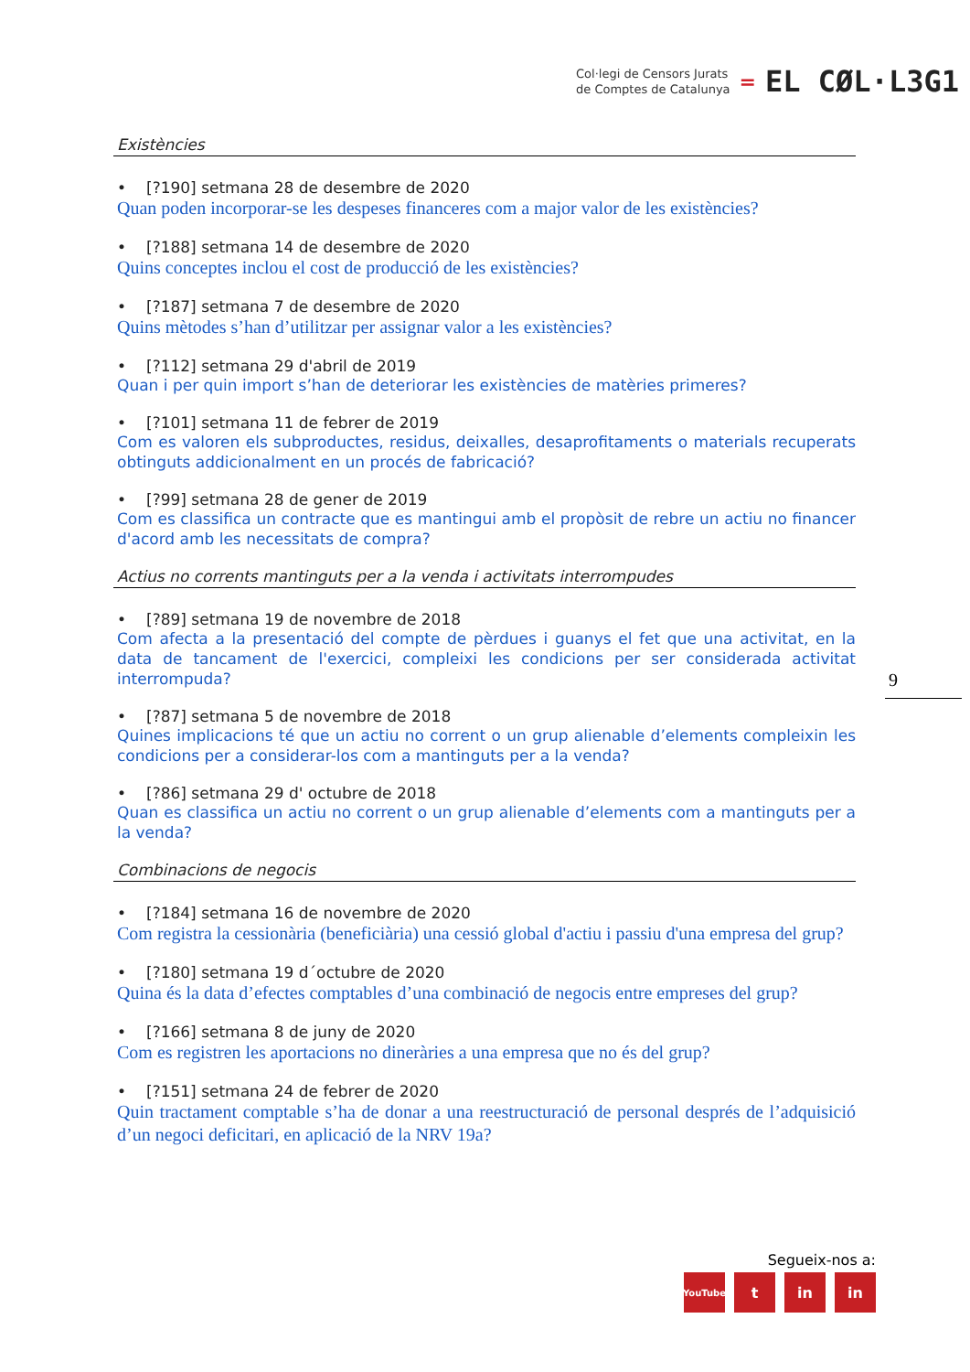Col·legi de Censors Jurats
de Comptes de Catalunya
=
EL CØL·L3G1
Existències
• [?190] setmana 28 de desembre de 2020
Quan poden incorporar-se les despeses financeres com a major valor de les existències?
• [?188] setmana 14 de desembre de 2020
Quins conceptes inclou el cost de producció de les existències?
• [?187] setmana 7 de desembre de 2020
Quins mètodes s’han d’utilitzar per assignar valor a les existències?
• [?112] setmana 29 d'abril de 2019
Quan i per quin import s’han de deteriorar les existències de matèries primeres?
• [?101] setmana 11 de febrer de 2019
Com es valoren els subproductes, residus, deixalles, desaprofitaments o materials recuperats obtinguts addicionalment en un procés de fabricació?
• [?99] setmana 28 de gener de 2019
Com es classifica un contracte que es mantingui amb el propòsit de rebre un actiu no financer d'acord amb les necessitats de compra?
Actius no corrents mantinguts per a la venda i activitats interrompudes
• [?89] setmana 19 de novembre de 2018
Com afecta a la presentació del compte de pèrdues i guanys el fet que una activitat, en la data de tancament de l'exercici, compleixi les condicions per ser considerada activitat interrompuda?
• [?87] setmana 5 de novembre de 2018
Quines implicacions té que un actiu no corrent o un grup alienable d’elements compleixin les condicions per a considerar-los com a mantinguts per a la venda?
• [?86] setmana 29 d' octubre de 2018
Quan es classifica un actiu no corrent o un grup alienable d’elements com a mantinguts per a la venda?
Combinacions de negocis
• [?184] setmana 16 de novembre de 2020
Com registra la cessionària (beneficiària) una cessió global d'actiu i passiu d'una empresa del grup?
• [?180] setmana 19 d´octubre de 2020
Quina és la data d’efectes comptables d’una combinació de negocis entre empreses del grup?
• [?166] setmana 8 de juny de 2020
Com es registren les aportacions no dineràries a una empresa que no és del grup?
• [?151] setmana 24 de febrer de 2020
Quin tractament comptable s’ha de donar a una reestructuració de personal després de l’adquisició d’un negoci deficitari, en aplicació de la NRV 19a?
9
Segueix-nos a:
YouTube
t in in